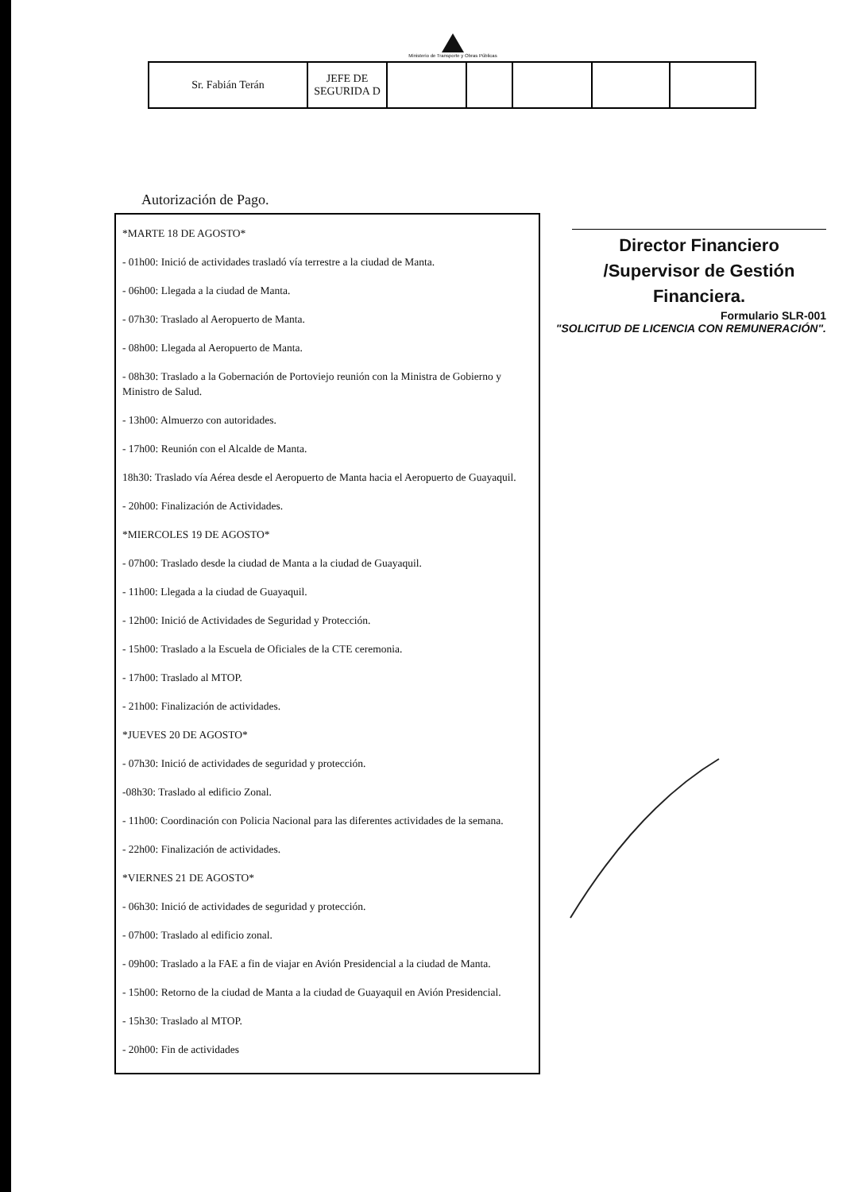Ministerio de Transporte y Obras Públicas
| Sr. Fabián Terán | JEFE DE SEGURIDA D | | | | | |
Autorización de Pago.
*MARTE 18 DE AGOSTO*
- 01h00: Inició de actividades trasladó vía terrestre a la ciudad de Manta.
- 06h00: Llegada a la ciudad de Manta.
- 07h30: Traslado al Aeropuerto de Manta.
- 08h00: Llegada al Aeropuerto de Manta.
- 08h30: Traslado a la Gobernación de Portoviejo reunión con la Ministra de Gobierno y Ministro de Salud.
- 13h00: Almuerzo con autoridades.
- 17h00: Reunión con el Alcalde de Manta.
18h30: Traslado vía Aérea desde el Aeropuerto de Manta hacia el Aeropuerto de Guayaquil.
- 20h00: Finalización de Actividades.
*MIERCOLES 19 DE AGOSTO*
- 07h00: Traslado desde la ciudad de Manta a la ciudad de Guayaquil.
- 11h00: Llegada a la ciudad de Guayaquil.
- 12h00: Inició de Actividades de Seguridad y Protección.
- 15h00: Traslado a la Escuela de Oficiales de la CTE ceremonia.
- 17h00: Traslado al MTOP.
- 21h00: Finalización de actividades.
*JUEVES 20 DE AGOSTO*
- 07h30: Inició de actividades de seguridad y protección.
-08h30: Traslado al edificio Zonal.
- 11h00: Coordinación con Policia Nacional para las diferentes actividades de la semana.
- 22h00: Finalización de actividades.
*VIERNES 21 DE AGOSTO*
- 06h30: Inició de actividades de seguridad y protección.
- 07h00: Traslado al edificio zonal.
- 09h00: Traslado a la FAE a fin de viajar en Avión Presidencial a la ciudad de Manta.
- 15h00: Retorno de la ciudad de Manta a la ciudad de Guayaquil en Avión Presidencial.
- 15h30: Traslado al MTOP.
- 20h00: Fin de actividades
Director Financiero /Supervisor de Gestión Financiera.
Formulario SLR-001
"SOLICITUD DE LICENCIA CON REMUNERACIÓN".